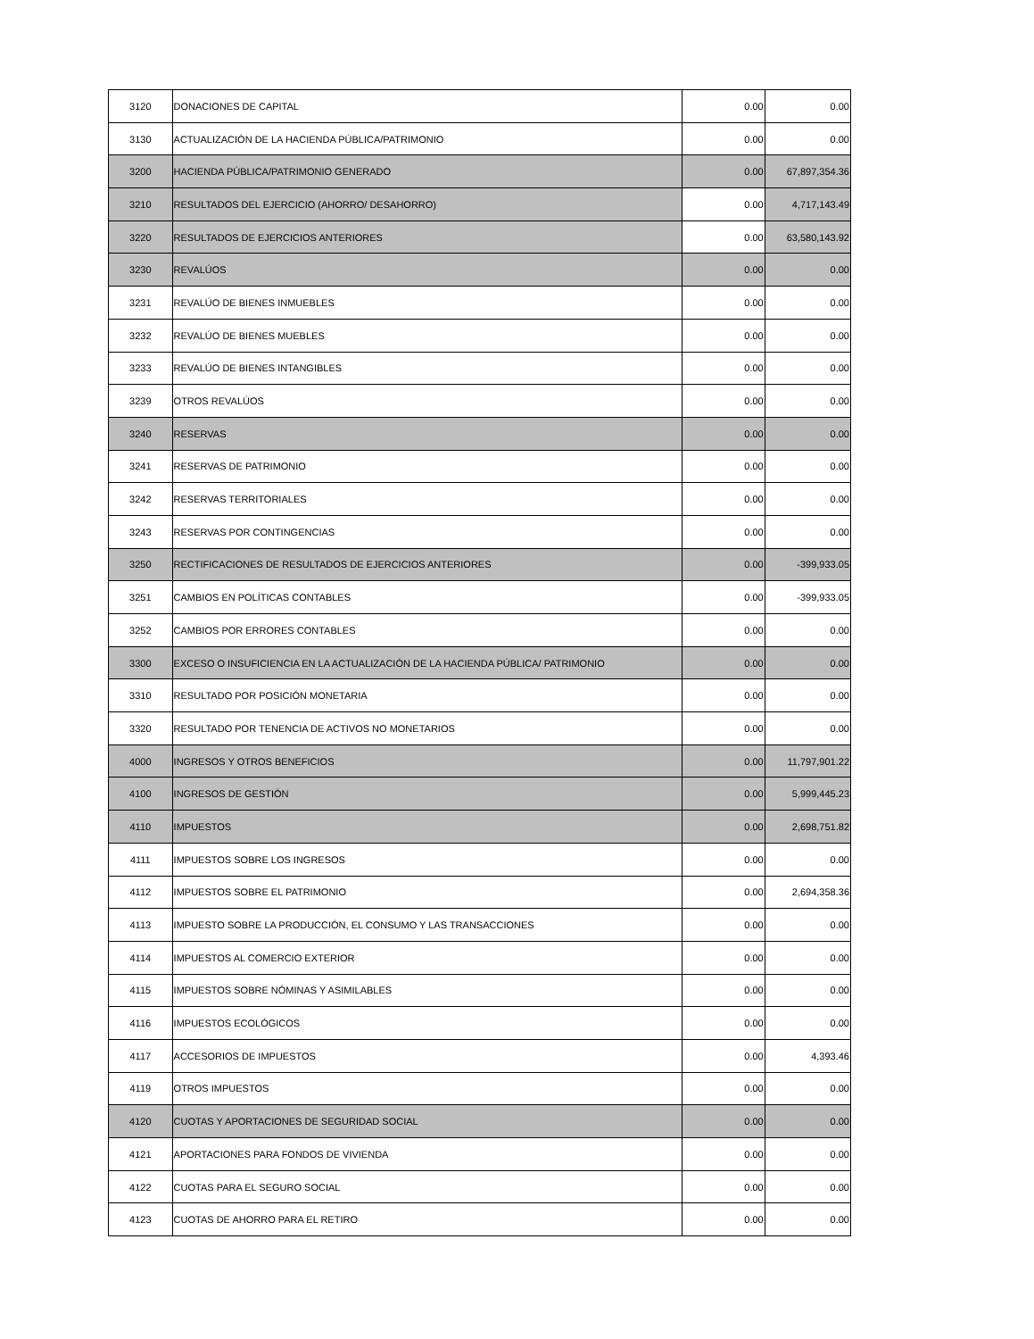| 3120 | DONACIONES DE CAPITAL | 0.00 | 0.00 |
| 3130 | ACTUALIZACIÓN DE LA HACIENDA PÚBLICA/PATRIMONIO | 0.00 | 0.00 |
| 3200 | HACIENDA PÚBLICA/PATRIMONIO GENERADO | 0.00 | 67,897,354.36 |
| 3210 | RESULTADOS DEL EJERCICIO (AHORRO/ DESAHORRO) | 0.00 | 4,717,143.49 |
| 3220 | RESULTADOS DE EJERCICIOS ANTERIORES | 0.00 | 63,580,143.92 |
| 3230 | REVALÚOS | 0.00 | 0.00 |
| 3231 | REVALÚO DE BIENES INMUEBLES | 0.00 | 0.00 |
| 3232 | REVALÚO DE BIENES MUEBLES | 0.00 | 0.00 |
| 3233 | REVALÚO DE BIENES INTANGIBLES | 0.00 | 0.00 |
| 3239 | OTROS REVALÚOS | 0.00 | 0.00 |
| 3240 | RESERVAS | 0.00 | 0.00 |
| 3241 | RESERVAS DE PATRIMONIO | 0.00 | 0.00 |
| 3242 | RESERVAS TERRITORIALES | 0.00 | 0.00 |
| 3243 | RESERVAS POR CONTINGENCIAS | 0.00 | 0.00 |
| 3250 | RECTIFICACIONES DE RESULTADOS DE EJERCICIOS ANTERIORES | 0.00 | -399,933.05 |
| 3251 | CAMBIOS EN POLÍTICAS CONTABLES | 0.00 | -399,933.05 |
| 3252 | CAMBIOS POR ERRORES CONTABLES | 0.00 | 0.00 |
| 3300 | EXCESO O INSUFICIENCIA EN LA ACTUALIZACIÓN DE LA HACIENDA PÚBLICA/ PATRIMONIO | 0.00 | 0.00 |
| 3310 | RESULTADO POR POSICIÓN MONETARIA | 0.00 | 0.00 |
| 3320 | RESULTADO POR TENENCIA DE ACTIVOS NO MONETARIOS | 0.00 | 0.00 |
| 4000 | INGRESOS Y OTROS BENEFICIOS | 0.00 | 11,797,901.22 |
| 4100 | INGRESOS DE GESTIÓN | 0.00 | 5,999,445.23 |
| 4110 | IMPUESTOS | 0.00 | 2,698,751.82 |
| 4111 | IMPUESTOS SOBRE LOS INGRESOS | 0.00 | 0.00 |
| 4112 | IMPUESTOS SOBRE EL PATRIMONIO | 0.00 | 2,694,358.36 |
| 4113 | IMPUESTO SOBRE LA PRODUCCIÓN, EL CONSUMO Y LAS TRANSACCIONES | 0.00 | 0.00 |
| 4114 | IMPUESTOS AL COMERCIO EXTERIOR | 0.00 | 0.00 |
| 4115 | IMPUESTOS SOBRE NÓMINAS Y ASIMILABLES | 0.00 | 0.00 |
| 4116 | IMPUESTOS ECOLÓGICOS | 0.00 | 0.00 |
| 4117 | ACCESORIOS DE IMPUESTOS | 0.00 | 4,393.46 |
| 4119 | OTROS IMPUESTOS | 0.00 | 0.00 |
| 4120 | CUOTAS Y APORTACIONES DE SEGURIDAD SOCIAL | 0.00 | 0.00 |
| 4121 | APORTACIONES PARA FONDOS DE VIVIENDA | 0.00 | 0.00 |
| 4122 | CUOTAS PARA EL SEGURO SOCIAL | 0.00 | 0.00 |
| 4123 | CUOTAS DE AHORRO PARA EL RETIRO | 0.00 | 0.00 |